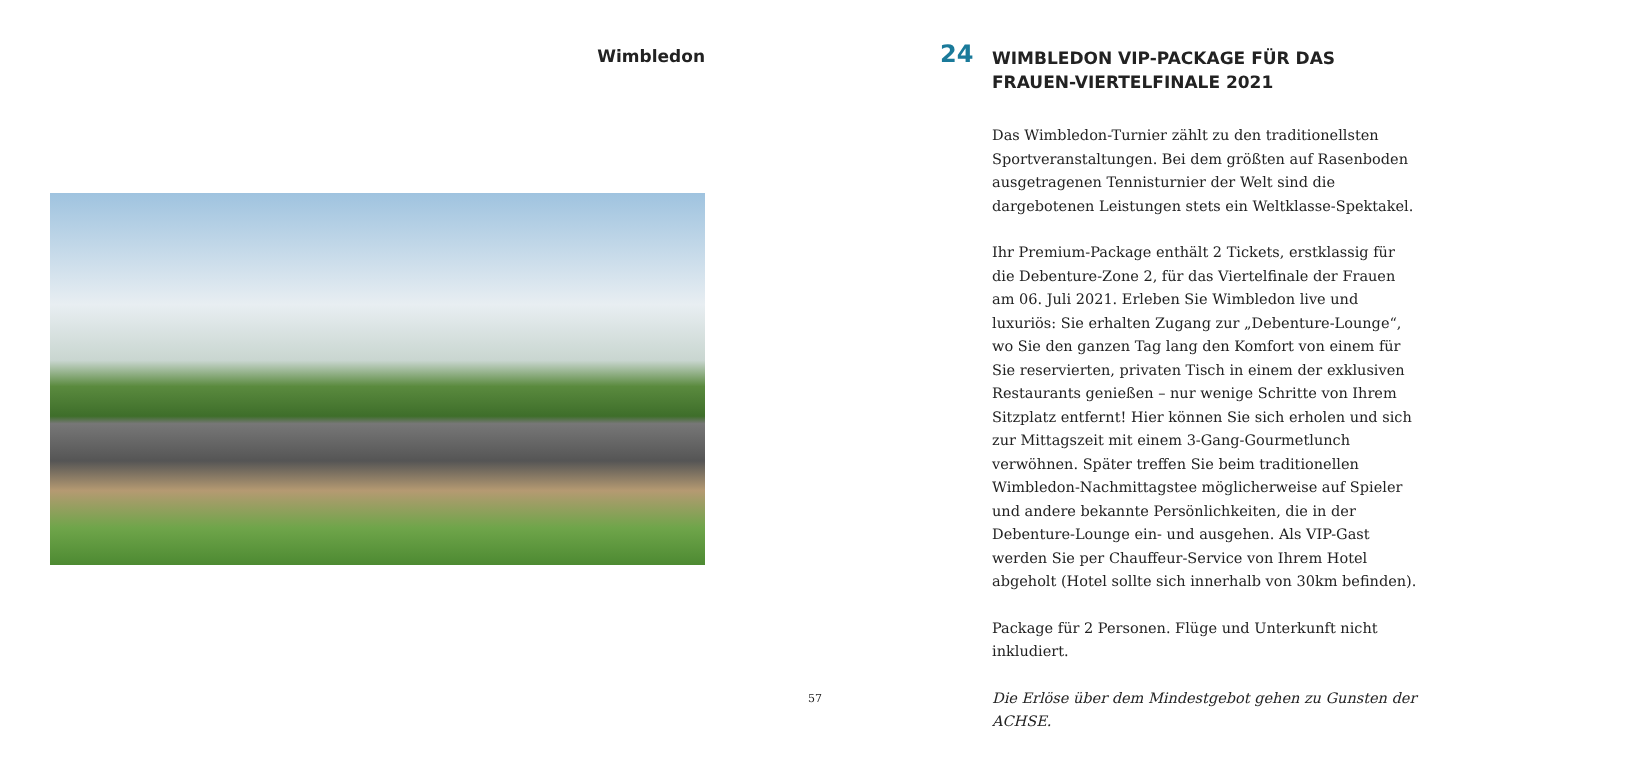Wimbledon
24
WIMBLEDON VIP-PACKAGE FÜR DAS FRAUEN-VIERTELFINALE 2021
Das Wimbledon-Turnier zählt zu den traditionellsten Sportveranstaltungen. Bei dem größten auf Rasenboden ausgetragenen Tennisturnier der Welt sind die dargebotenen Leistungen stets ein Weltklasse-Spektakel.
Ihr Premium-Package enthält 2 Tickets, erstklassig für die Debenture-Zone 2, für das Viertelfinale der Frauen am 06. Juli 2021. Erleben Sie Wimbledon live und luxuriös: Sie erhalten Zugang zur „Debenture-Lounge“, wo Sie den ganzen Tag lang den Komfort von einem für Sie reservierten, privaten Tisch in einem der exklusiven Restaurants genießen – nur wenige Schritte von Ihrem Sitzplatz entfernt! Hier können Sie sich erholen und sich zur Mittagszeit mit einem 3-Gang-Gourmetlunch verwöhnen. Später treffen Sie beim traditionellen Wimbledon-Nachmittagstee möglicherweise auf Spieler und andere bekannte Persönlichkeiten, die in der Debenture-Lounge ein- und ausgehen. Als VIP-Gast werden Sie per Chauffeur-Service von Ihrem Hotel abgeholt (Hotel sollte sich innerhalb von 30km befinden).
Package für 2 Personen. Flüge und Unterkunft nicht inkludiert.
Die Erlöse über dem Mindestgebot gehen zu Gunsten der ACHSE.
57